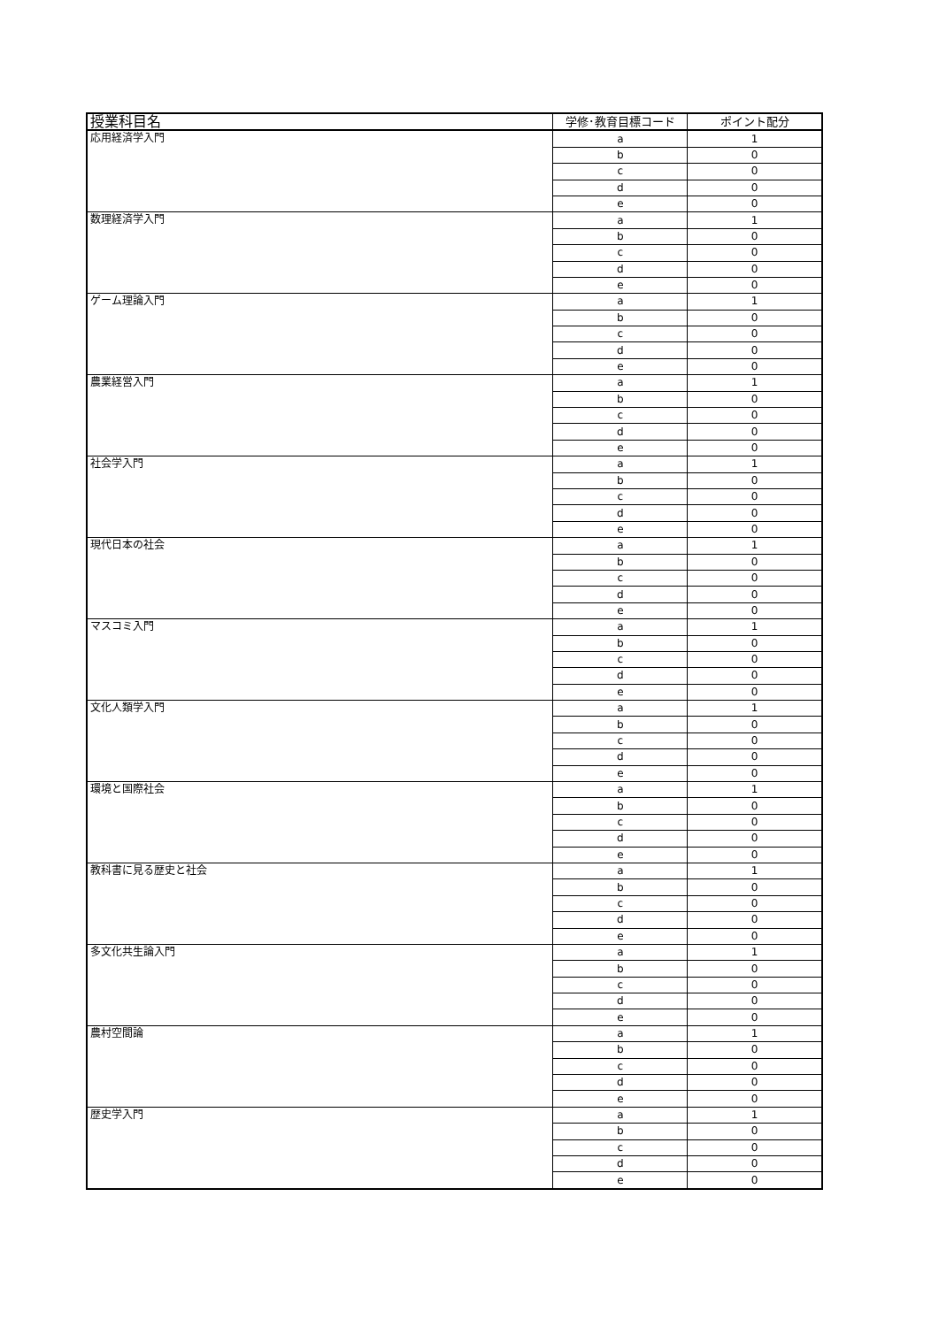| 授業科目名 | 学修･教育目標コード | ポイント配分 |
| --- | --- | --- |
| 応用経済学入門 | a | 1 |
| | b | 0 |
| | c | 0 |
| | d | 0 |
| | e | 0 |
| 数理経済学入門 | a | 1 |
| | b | 0 |
| | c | 0 |
| | d | 0 |
| | e | 0 |
| ゲーム理論入門 | a | 1 |
| | b | 0 |
| | c | 0 |
| | d | 0 |
| | e | 0 |
| 農業経営入門 | a | 1 |
| | b | 0 |
| | c | 0 |
| | d | 0 |
| | e | 0 |
| 社会学入門 | a | 1 |
| | b | 0 |
| | c | 0 |
| | d | 0 |
| | e | 0 |
| 現代日本の社会 | a | 1 |
| | b | 0 |
| | c | 0 |
| | d | 0 |
| | e | 0 |
| マスコミ入門 | a | 1 |
| | b | 0 |
| | c | 0 |
| | d | 0 |
| | e | 0 |
| 文化人類学入門 | a | 1 |
| | b | 0 |
| | c | 0 |
| | d | 0 |
| | e | 0 |
| 環境と国際社会 | a | 1 |
| | b | 0 |
| | c | 0 |
| | d | 0 |
| | e | 0 |
| 教科書に見る歴史と社会 | a | 1 |
| | b | 0 |
| | c | 0 |
| | d | 0 |
| | e | 0 |
| 多文化共生論入門 | a | 1 |
| | b | 0 |
| | c | 0 |
| | d | 0 |
| | e | 0 |
| 農村空間論 | a | 1 |
| | b | 0 |
| | c | 0 |
| | d | 0 |
| | e | 0 |
| 歴史学入門 | a | 1 |
| | b | 0 |
| | c | 0 |
| | d | 0 |
| | e | 0 |